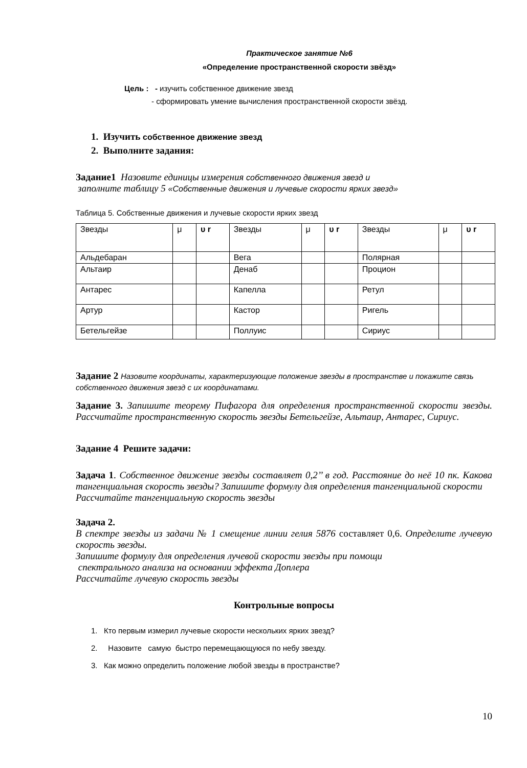Практическое занятие №6
«Определение пространственной скорости звёзд»
Цель : - изучить собственное движение звезд
- сформировать умение вычисления пространственной скорости звёзд.
1. Изучить собственное движение звезд
2. Выполните задания:
Задание1 Назовите единицы измерения собственного движения звезд и
заполните таблицу 5 «Собственные движения и лучевые скорости ярких звезд»
Таблица 5. Собственные движения и лучевые скорости ярких звезд
| Звезды | μ | υ r | Звезды | μ | υ r | Звезды | μ | υ r |
| Альдебаран | | | Вега | | | Полярная | | |
| Альтаир | | | Денаб | | | Процион | | |
| Антарес | | | Капелла | | | Ретул | | |
| Артур | | | Кастор | | | Ригель | | |
| Бетельгейзе | | | Поллуис | | | Сириус | | |
Задание 2 Назовите координаты, характеризующие положение звезды в пространстве и покажите связь собственного движения звезд с их координатами.
Задание 3. Запишите теорему Пифагора для определения пространственной скорости звезды. Рассчитайте пространственную скорость звезды Бетельгейзе, Альтаир, Антарес, Сириус.
Задание 4 Решите задачи:
Задача 1. Собственное движение звезды составляет 0,2’’ в год. Расстояние до неё 10 пк. Какова тангенциальная скорость звезды? Запишите формулу для определения тангенциальной скорости
Рассчитайте тангенциальную скорость звезды
Задача 2.
В спектре звезды из задачи № 1 смещение линии гелия 5876 составляет 0,6. Определите лучевую скорость звезды.
Запишите формулу для определения лучевой скорости звезды при помощи
спектрального анализа на основании эффекта Доплера
Рассчитайте лучевую скорость звезды
Контрольные вопросы
1. Кто первым измерил лучевые скорости нескольких ярких звезд?
2. Назовите самую быстро перемещающуюся по небу звезду.
3. Как можно определить положение любой звезды в пространстве?
10